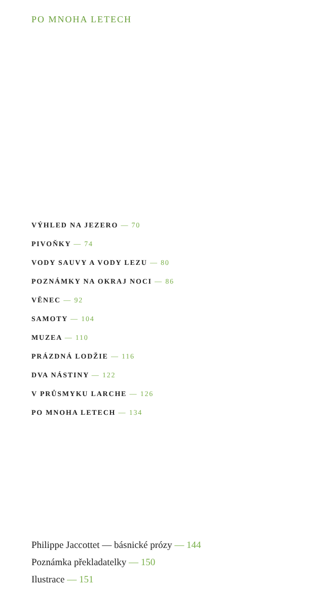PO MNOHA LETECH
VÝHLED NA JEZERO — 70
PIVOŇKY — 74
VODY SAUVY A VODY LEZU — 80
POZNÁMKY NA OKRAJ NOCI — 86
VĚNEC — 92
SAMOTY — 104
MUZEA — 110
PRÁZDNÁ LODŽIE — 116
DVA NÁSTINY — 122
V PRŮSMYKU LARCHE — 126
PO MNOHA LETECH — 134
Philippe Jaccottet — básnické prózy — 144
Poznámka překladatelky — 150
Ilustrace — 151